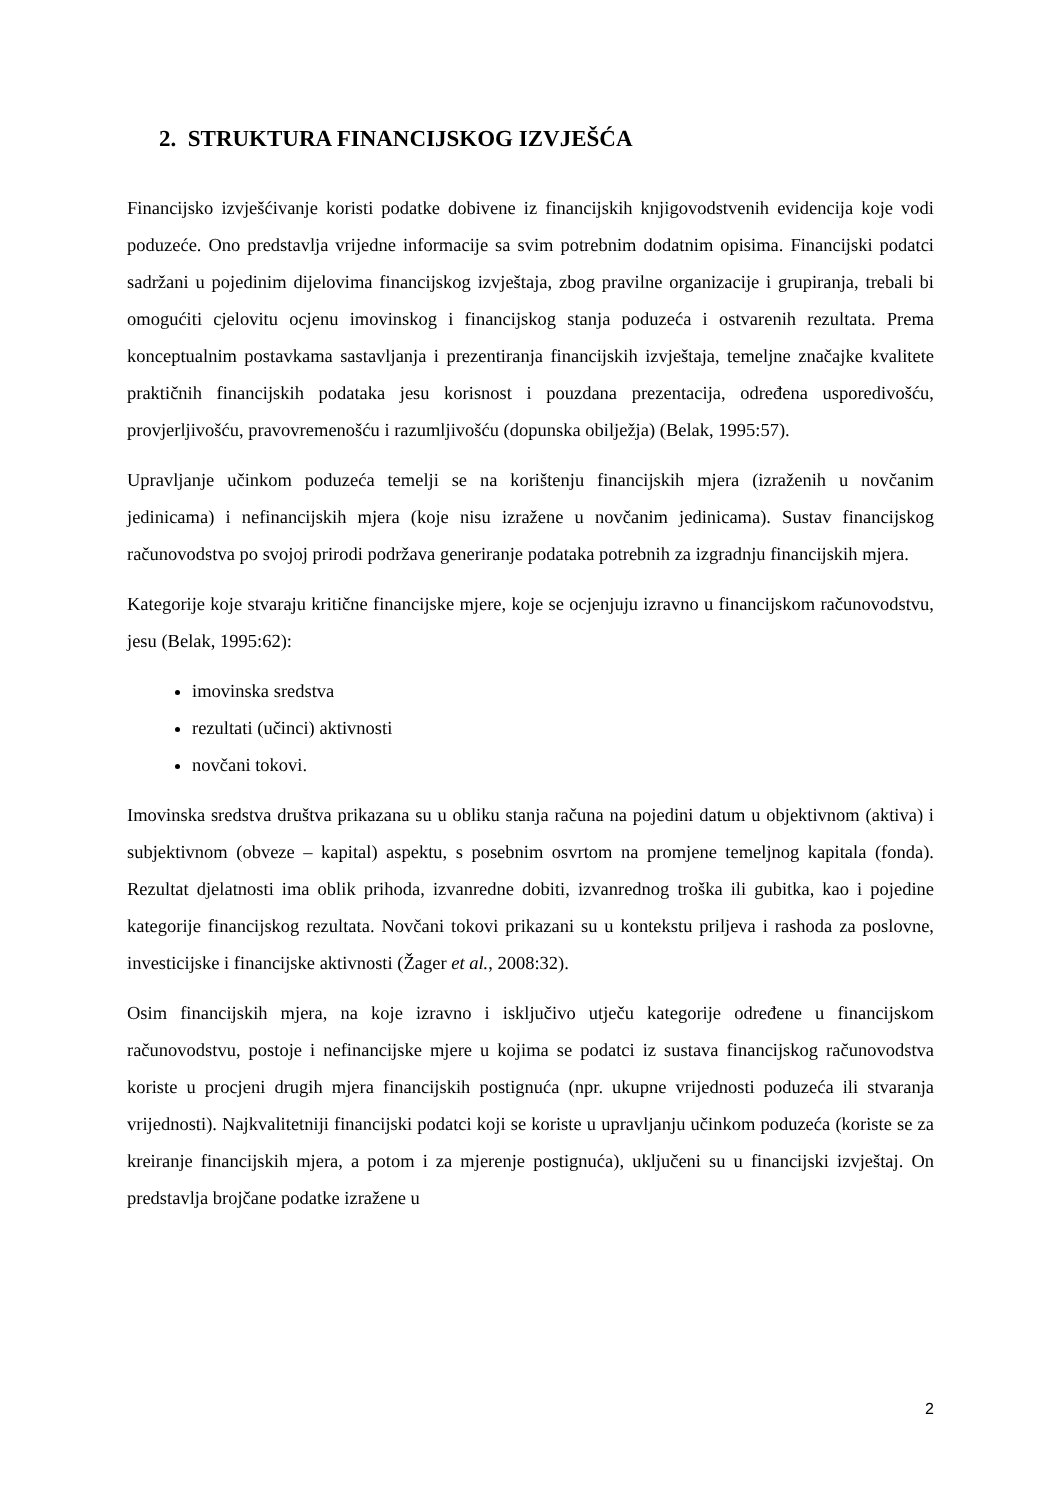2. STRUKTURA FINANCIJSKOG IZVJEŠĆA
Financijsko izvješćivanje koristi podatke dobivene iz financijskih knjigovodstvenih evidencija koje vodi poduzeće. Ono predstavlja vrijedne informacije sa svim potrebnim dodatnim opisima. Financijski podatci sadržani u pojedinim dijelovima financijskog izvještaja, zbog pravilne organizacije i grupiranja, trebali bi omogućiti cjelovitu ocjenu imovinskog i financijskog stanja poduzeća i ostvarenih rezultata. Prema konceptualnim postavkama sastavljanja i prezentiranja financijskih izvještaja, temeljne značajke kvalitete praktičnih financijskih podataka jesu korisnost i pouzdana prezentacija, određena usporedivošću, provjerljivošću, pravovremenošću i razumljivošću (dopunska obilježja) (Belak, 1995:57).
Upravljanje učinkom poduzeća temelji se na korištenju financijskih mjera (izraženih u novčanim jedinicama) i nefinancijskih mjera (koje nisu izražene u novčanim jedinicama). Sustav financijskog računovodstva po svojoj prirodi podržava generiranje podataka potrebnih za izgradnju financijskih mjera.
Kategorije koje stvaraju kritične financijske mjere, koje se ocjenjuju izravno u financijskom računovodstvu, jesu (Belak, 1995:62):
imovinska sredstva
rezultati (učinci) aktivnosti
novčani tokovi.
Imovinska sredstva društva prikazana su u obliku stanja računa na pojedini datum u objektivnom (aktiva) i subjektivnom (obveze – kapital) aspektu, s posebnim osvrtom na promjene temeljnog kapitala (fonda). Rezultat djelatnosti ima oblik prihoda, izvanredne dobiti, izvanrednog troška ili gubitka, kao i pojedine kategorije financijskog rezultata. Novčani tokovi prikazani su u kontekstu priljeva i rashoda za poslovne, investicijske i financijske aktivnosti (Žager et al., 2008:32).
Osim financijskih mjera, na koje izravno i isključivo utječu kategorije određene u financijskom računovodstvu, postoje i nefinancijske mjere u kojima se podatci iz sustava financijskog računovodstva koriste u procjeni drugih mjera financijskih postignuća (npr. ukupne vrijednosti poduzeća ili stvaranja vrijednosti). Najkvalitetniji financijski podatci koji se koriste u upravljanju učinkom poduzeća (koriste se za kreiranje financijskih mjera, a potom i za mjerenje postignuća), uključeni su u financijski izvještaj. On predstavlja brojčane podatke izražene u
2